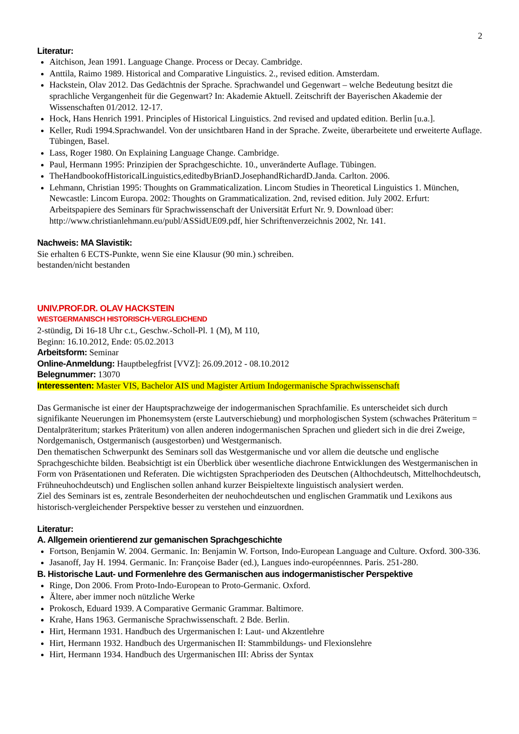2
Literatur:
Aitchison, Jean 1991. Language Change. Process or Decay. Cambridge.
Anttila, Raimo 1989. Historical and Comparative Linguistics. 2., revised edition. Amsterdam.
Hackstein, Olav 2012. Das Gedächtnis der Sprache. Sprachwandel und Gegenwart – welche Bedeutung besitzt die sprachliche Vergangenheit für die Gegenwart? In: Akademie Aktuell. Zeitschrift der Bayerischen Akademie der Wissenschaften 01/2012. 12-17.
Hock, Hans Henrich 1991. Principles of Historical Linguistics. 2nd revised and updated edition. Berlin [u.a.].
Keller, Rudi 1994.Sprachwandel. Von der unsichtbaren Hand in der Sprache. Zweite, überarbeitete und erweiterte Auflage. Tübingen, Basel.
Lass, Roger 1980. On Explaining Language Change. Cambridge.
Paul, Hermann 1995: Prinzipien der Sprachgeschichte. 10., unveränderte Auflage. Tübingen.
TheHandbookofHistoricalLinguistics,editedbyBrianD.JosephandRichardD.Janda. Carlton. 2006.
Lehmann, Christian 1995: Thoughts on Grammaticalization. Lincom Studies in Theoretical Linguistics 1. München, Newcastle: Lincom Europa. 2002: Thoughts on Grammaticalization. 2nd, revised edition. July 2002. Erfurt: Arbeitspapiere des Seminars für Sprachwissenschaft der Universität Erfurt Nr. 9. Download über: http://www.christianlehmann.eu/publ/ASSidUE09.pdf, hier Schriftenverzeichnis 2002, Nr. 141.
Nachweis: MA Slavistik:
Sie erhalten 6 ECTS-Punkte, wenn Sie eine Klausur (90 min.) schreiben.
bestanden/nicht bestanden
UNIV.PROF.DR. OLAV HACKSTEIN
WESTGERMANISCH HISTORISCH-VERGLEICHEND
2-stündig, Di 16-18 Uhr c.t., Geschw.-Scholl-Pl. 1 (M), M 110,
Beginn: 16.10.2012, Ende: 05.02.2013
Arbeitsform: Seminar
Online-Anmeldung: Hauptbelegfrist [VVZ]: 26.09.2012 - 08.10.2012
Belegnummer: 13070
Interessenten: Master VIS, Bachelor AIS und Magister Artium Indogermanische Sprachwissenschaft
Das Germanische ist einer der Hauptsprachzweige der indogermanischen Sprachfamilie. Es unterscheidet sich durch signifikante Neuerungen im Phonemsystem (erste Lautverschiebung) und morphologischen System (schwaches Präteritum = Dentalpräteritum; starkes Präteritum) von allen anderen indogermanischen Sprachen und gliedert sich in die drei Zweige, Nordgemanisch, Ostgermanisch (ausgestorben) und Westgermanisch.
Den thematischen Schwerpunkt des Seminars soll das Westgermanische und vor allem die deutsche und englische Sprachgeschichte bilden. Beabsichtigt ist ein Überblick über wesentliche diachrone Entwicklungen des Westgermanischen in Form von Präsentationen und Referaten. Die wichtigsten Sprachperioden des Deutschen (Althochdeutsch, Mittelhochdeutsch, Frühneuhochdeutsch) und Englischen sollen anhand kurzer Beispieltexte linguistisch analysiert werden.
Ziel des Seminars ist es, zentrale Besonderheiten der neuhochdeutschen und englischen Grammatik und Lexikons aus historisch-vergleichender Perspektive besser zu verstehen und einzuordnen.
Literatur:
A. Allgemein orientierend zur gemanischen Sprachgeschichte
Fortson, Benjamin W. 2004. Germanic. In: Benjamin W. Fortson, Indo-European Language and Culture. Oxford. 300-336.
Jasanoff, Jay H. 1994. Germanic. In: Françoise Bader (ed.), Langues indo-européennnes. Paris. 251-280.
B. Historische Laut- und Formenlehre des Germanischen aus indogermanistischer Perspektive
Ringe, Don 2006. From Proto-Indo-European to Proto-Germanic. Oxford.
Ältere, aber immer noch nützliche Werke
Prokosch, Eduard 1939. A Comparative Germanic Grammar. Baltimore.
Krahe, Hans 1963. Germanische Sprachwissenschaft. 2 Bde. Berlin.
Hirt, Hermann 1931. Handbuch des Urgermanischen I: Laut- und Akzentlehre
Hirt, Hermann 1932. Handbuch des Urgermanischen II: Stammbildungs- und Flexionslehre
Hirt, Hermann 1934. Handbuch des Urgermanischen III: Abriss der Syntax